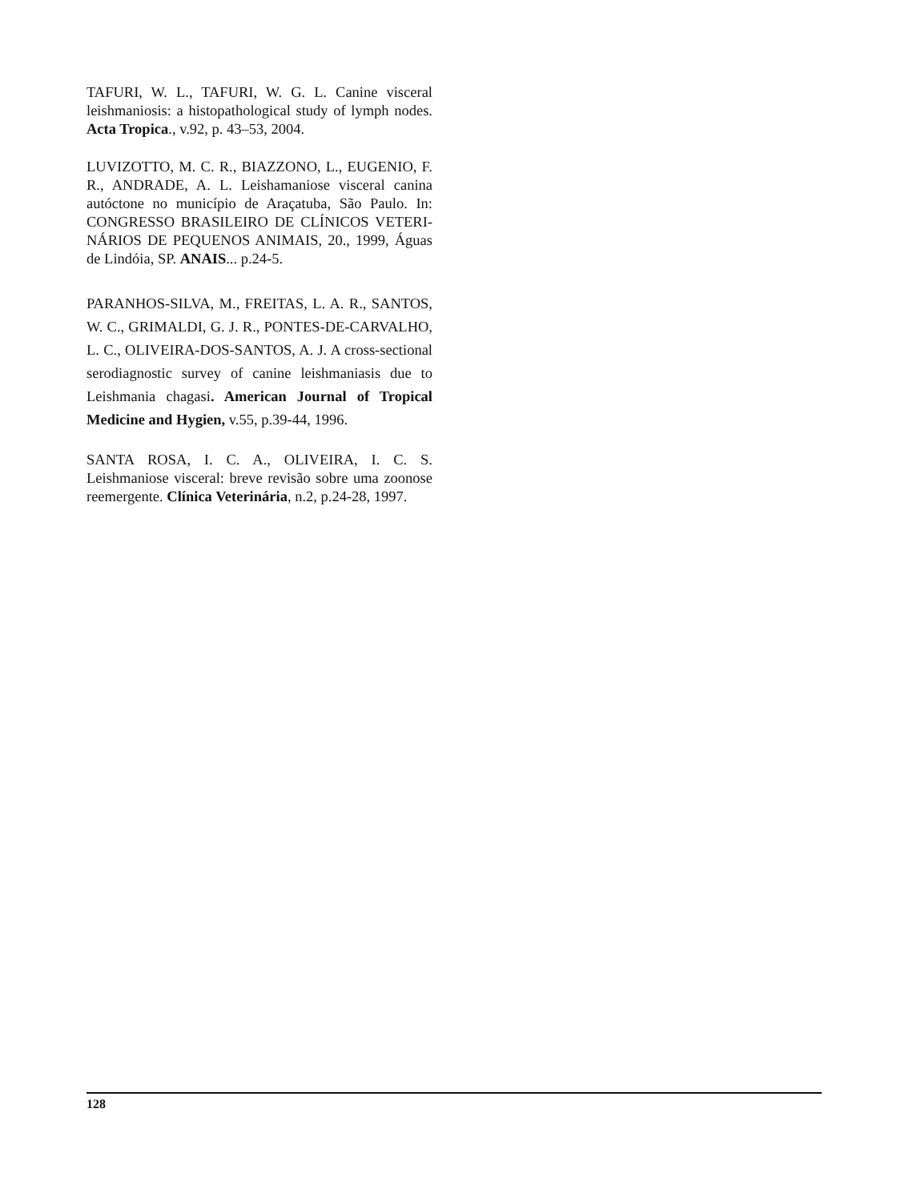TAFURI, W. L., TAFURI, W. G. L. Canine visceral leishmaniosis: a histopathological study of lymph nodes. Acta Tropica., v.92, p. 43–53, 2004.
LUVIZOTTO, M. C. R., BIAZZONO, L., EUGENIO, F. R., ANDRADE, A. L. Leishamaniose visceral canina autóctone no município de Araçatuba, São Paulo. In: CONGRESSO BRASILEIRO DE CLÍNICOS VETERI-NÁRIOS DE PEQUENOS ANIMAIS, 20., 1999, Águas de Lindóia, SP. ANAIS... p.24-5.
PARANHOS-SILVA, M., FREITAS, L. A. R., SANTOS, W. C., GRIMALDI, G. J. R., PONTES-DE-CARVALHO, L. C., OLIVEIRA-DOS-SANTOS, A. J. A cross-sectional serodiagnostic survey of canine leishmaniasis due to Leishmania chagasi. American Journal of Tropical Medicine and Hygien, v.55, p.39-44, 1996.
SANTA ROSA, I. C. A., OLIVEIRA, I. C. S. Leishmaniose visceral: breve revisão sobre uma zoonose reemergente. Clínica Veterinária, n.2, p.24-28, 1997.
128